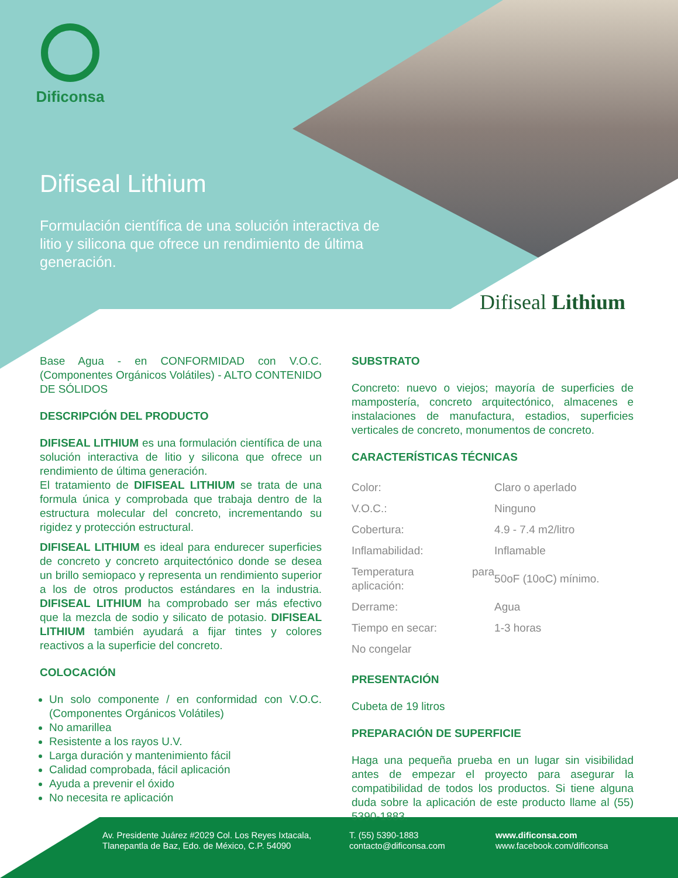Dificonsa
Difiseal Lithium
Formulación científica de una solución interactiva de litio y silicona que ofrece un rendimiento de última generación.
Difiseal Lithium
Base Agua - en CONFORMIDAD con V.O.C. (Componentes Orgánicos Volátiles) - ALTO CONTENIDO DE SÓLIDOS
DESCRIPCIÓN DEL PRODUCTO
DIFISEAL LITHIUM es una formulación científica de una solución interactiva de litio y silicona que ofrece un rendimiento de última generación.
El tratamiento de DIFISEAL LITHIUM se trata de una formula única y comprobada que trabaja dentro de la estructura molecular del concreto, incrementando su rigidez y protección estructural.
DIFISEAL LITHIUM es ideal para endurecer superficies de concreto y concreto arquitectónico donde se desea un brillo semiopaco y representa un rendimiento superior a los de otros productos estándares en la industria. DIFISEAL LITHIUM ha comprobado ser más efectivo que la mezcla de sodio y silicato de potasio. DIFISEAL LITHIUM también ayudará a fijar tintes y colores reactivos a la superficie del concreto.
COLOCACIÓN
Un solo componente / en conformidad con V.O.C. (Componentes Orgánicos Volátiles)
No amarillea
Resistente a los rayos U.V.
Larga duración y mantenimiento fácil
Calidad comprobada, fácil aplicación
Ayuda a prevenir el óxido
No necesita re aplicación
SUBSTRATO
Concreto: nuevo o viejos; mayoría de superficies de mampostería, concreto arquitectónico, almacenes e instalaciones de manufactura, estadios, superficies verticales de concreto, monumentos de concreto.
CARACTERÍSTICAS TÉCNICAS
| Color: | Claro o aperlado |
| V.O.C.: | Ninguno |
| Cobertura: | 4.9 - 7.4 m2/litro |
| Inflamabilidad: | Inflamable |
| Temperatura para aplicación: | 50oF (10oC) mínimo. |
| Derrame: | Agua |
| Tiempo en secar: | 1-3 horas |
| No congelar | |
PRESENTACIÓN
Cubeta de 19 litros
PREPARACIÓN DE SUPERFICIE
Haga una pequeña prueba en un lugar sin visibilidad antes de empezar el proyecto para asegurar la compatibilidad de todos los productos. Si tiene alguna duda sobre la aplicación de este producto llame al (55) 5390-1883.
Av. Presidente Juárez #2029 Col. Los Reyes Ixtacala,
Tlanepantla de Baz, Edo. de México, C.P. 54090
T. (55) 5390-1883
contacto@dificonsa.com
www.dificonsa.com
www.facebook.com/dificonsa